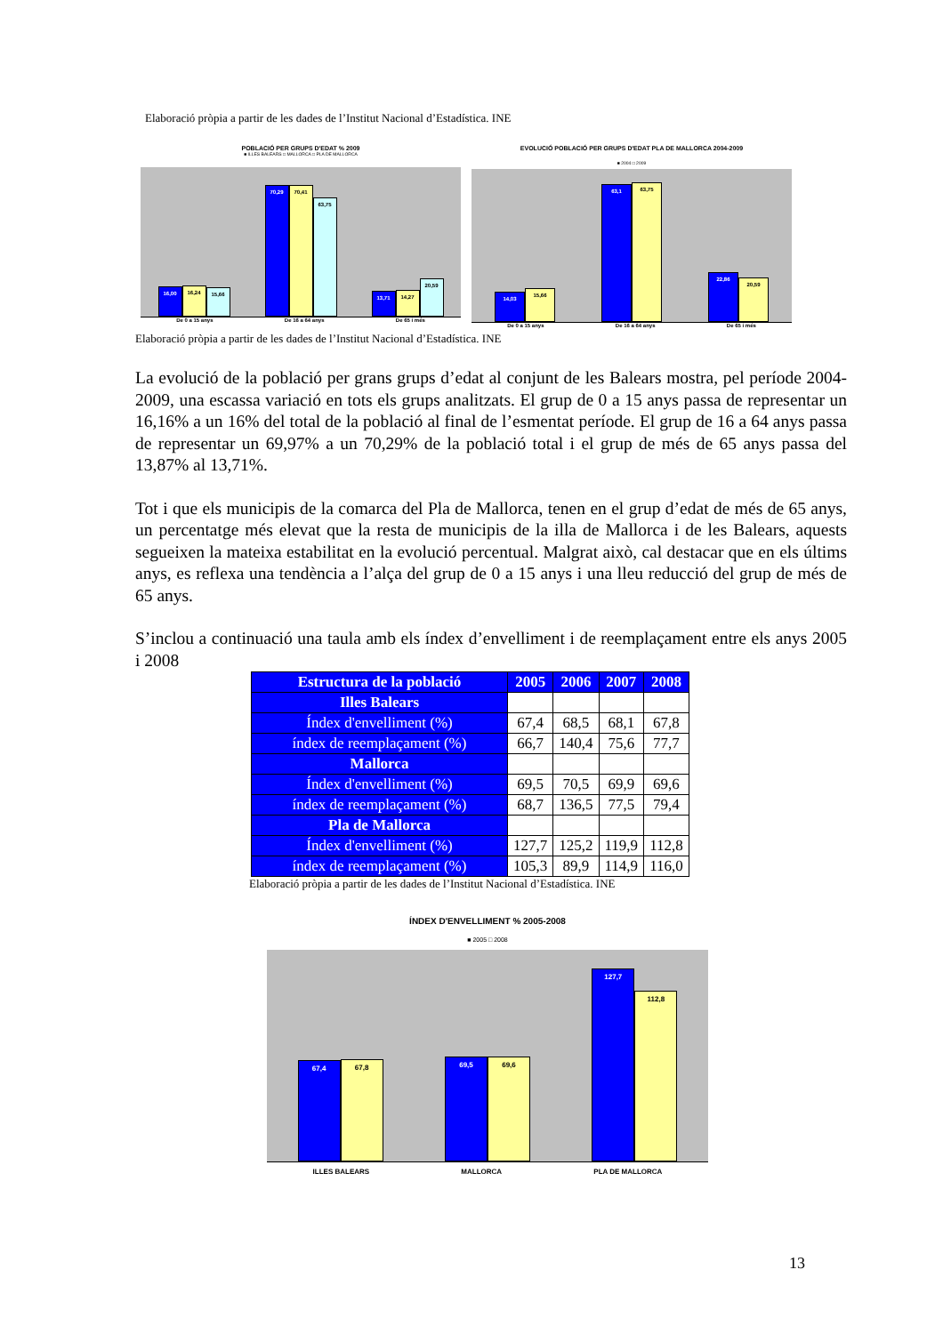Elaboració pròpia a partir de les dades de l’Institut Nacional d’Estadística. INE
POBLACIÓ PER GRUPS D'EDAT % 2009
■ ILLES BALEARS □ MALLORCA □ PLA DE MALLORCA
16,00
16,24
15,66
70,29
70,41
63,75
13,71
14,27
20,59
De 0 a 15 anys De 16 a 64 anys De 65 i més
EVOLUCIÓ POBLACIÓ PER GRUPS D'EDAT PLA DE MALLORCA 2004-2009
■ 2004 □ 2009
14,03
15,66
63,1
63,75
22,86
20,59
De 0 a 15 anys De 16 a 64 anys De 65 i més
Elaboració pròpia a partir de les dades de l’Institut Nacional d’Estadística. INE
La evolució de la població per grans grups d’edat al conjunt de les Balears mostra, pel període 2004-2009, una escassa variació en tots els grups analitzats. El grup de 0 a 15 anys passa de representar un 16,16% a un 16% del total de la població al final de l’esmentat període. El grup de 16 a 64 anys passa de representar un 69,97% a un 70,29% de la població total i el grup de més de 65 anys passa del 13,87% al 13,71%.
Tot i que els municipis de la comarca del Pla de Mallorca, tenen en el grup d’edat de més de 65 anys, un percentatge més elevat que la resta de municipis de la illa de Mallorca i de les Balears, aquests segueixen la mateixa estabilitat en la evolució percentual. Malgrat això, cal destacar que en els últims anys, es reflexa una tendència a l’alça del grup de 0 a 15 anys i una lleu reducció del grup de més de 65 anys.
S’inclou a continuació una taula amb els índex d’envelliment i de reemplaçament entre els anys 2005 i 2008
| Estructura de la població | 2005 | 2006 | 2007 | 2008 |
| --- | --- | --- | --- | --- |
| Illes Balears | | | | |
| Índex d'envelliment (%) | 67,4 | 68,5 | 68,1 | 67,8 |
| índex de reemplaçament (%) | 66,7 | 140,4 | 75,6 | 77,7 |
| Mallorca | | | | |
| Índex d'envelliment (%) | 69,5 | 70,5 | 69,9 | 69,6 |
| índex de reemplaçament (%) | 68,7 | 136,5 | 77,5 | 79,4 |
| Pla de Mallorca | | | | |
| Índex d'envelliment (%) | 127,7 | 125,2 | 119,9 | 112,8 |
| índex de reemplaçament (%) | 105,3 | 89,9 | 114,9 | 116,0 |
Elaboració pròpia a partir de les dades de l’Institut Nacional d’Estadística. INE
ÍNDEX D'ENVELLIMENT % 2005-2008
■ 2005 □ 2008
67,4
67,8
69,5
69,6
127,7
112,8
ILLES BALEARS MALLORCA PLA DE MALLORCA
13